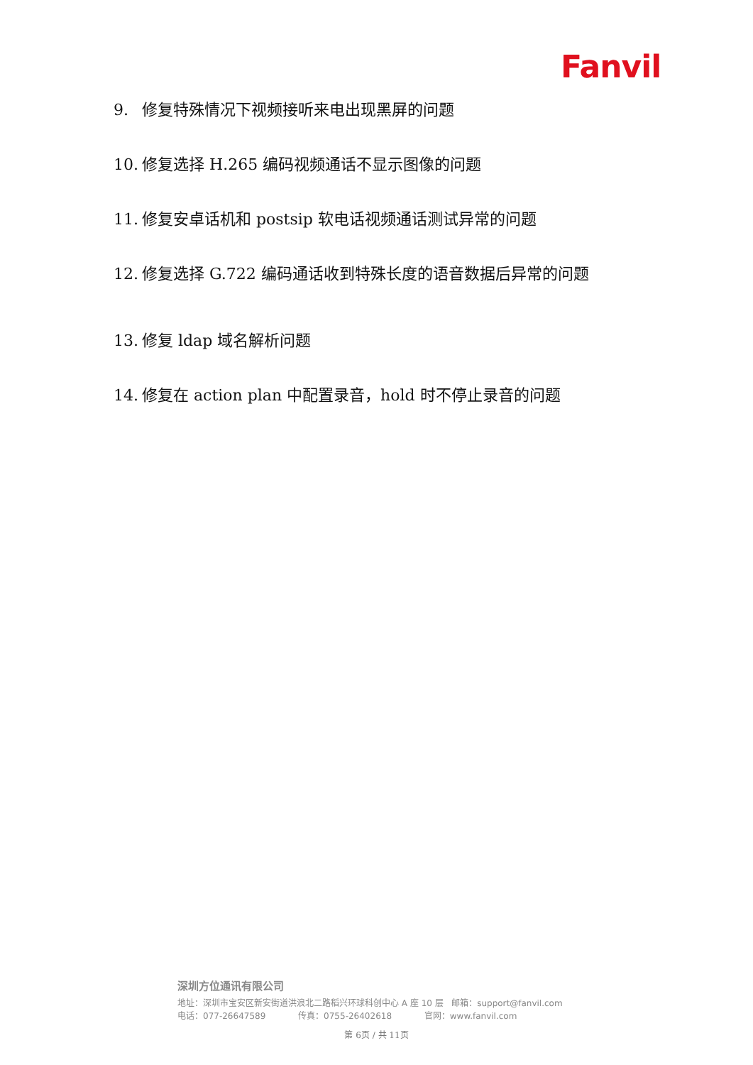Fanvil
9. 修复特殊情况下视频接听来电出现黑屏的问题
10. 修复选择 H.265 编码视频通话不显示图像的问题
11. 修复安卓话机和 postsip 软电话视频通话测试异常的问题
12. 修复选择 G.722 编码通话收到特殊长度的语音数据后异常的问题
13. 修复 ldap 域名解析问题
14. 修复在 action plan 中配置录音，hold 时不停止录音的问题
深圳方位通讯有限公司
地址：深圳市宝安区新安街道洪浪北二路稻兴环球科创中心 A 座 10 层 邮箱：support@fanvil.com
电话：077-26647589 传真：0755-26402618 官网：www.fanvil.com
第 6页 / 共 11页